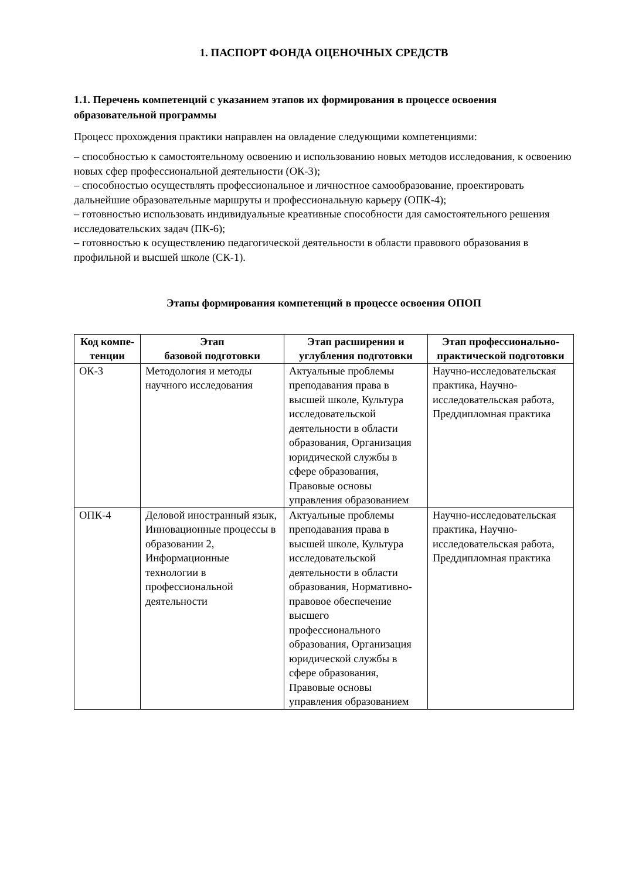1. ПАСПОРТ ФОНДА ОЦЕНОЧНЫХ СРЕДСТВ
1.1. Перечень компетенций с указанием этапов их формирования в процессе освоения образовательной программы
Процесс прохождения практики направлен на овладение следующими компетенциями:
– способностью к самостоятельному освоению и использованию новых методов исследования, к освоению новых сфер профессиональной деятельности (ОК-3);
– способностью осуществлять профессиональное и личностное самообразование, проектировать дальнейшие образовательные маршруты и профессиональную карьеру (ОПК-4);
– готовностью использовать индивидуальные креативные способности для самостоятельного решения исследовательских задач (ПК-6);
– готовностью к осуществлению педагогической деятельности в области правового образования в профильной и высшей школе (СК-1).
Этапы формирования компетенций в процессе освоения ОПОП
| Код компе-тенции | Этап базовой подготовки | Этап расширения и углубления подготовки | Этап профессионально-практической подготовки |
| --- | --- | --- | --- |
| ОК-3 | Методология и методы научного исследования | Актуальные проблемы преподавания права в высшей школе, Культура исследовательской деятельности в области образования, Организация юридической службы в сфере образования, Правовые основы управления образованием | Научно-исследовательская практика, Научно-исследовательская работа, Преддипломная практика |
| ОПК-4 | Деловой иностранный язык, Инновационные процессы в образовании 2, Информационные технологии в профессиональной деятельности | Актуальные проблемы преподавания права в высшей школе, Культура исследовательской деятельности в области образования, Нормативно-правовое обеспечение высшего профессионального образования, Организация юридической службы в сфере образования, Правовые основы управления образованием | Научно-исследовательская практика, Научно-исследовательская работа, Преддипломная практика |